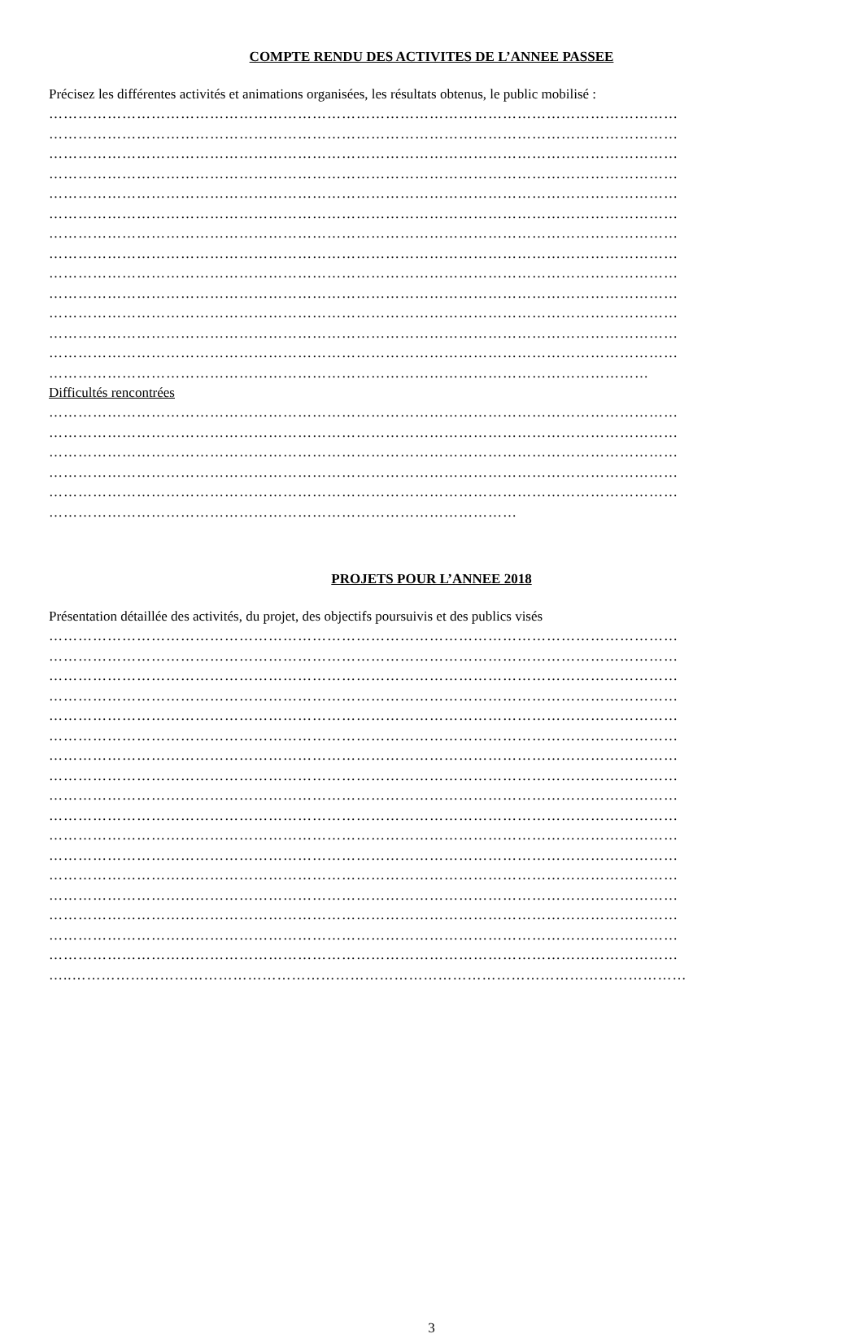COMPTE RENDU DES ACTIVITES DE L’ANNEE PASSEE
Précisez les différentes activités et animations organisées, les résultats obtenus, le public mobilisé :
…………………………………………………………………………………………………………………
…………………………………………………………………………………………………………………
…………………………………………………………………………………………………………………
…………………………………………………………………………………………………………………
…………………………………………………………………………………………………………………
…………………………………………………………………………………………………………………
…………………………………………………………………………………………………………………
…………………………………………………………………………………………………………………
…………………………………………………………………………………………………………………
…………………………………………………………………………………………………………………
…………………………………………………………………………………………………………………
…………………………………………………………………………………………………………………
…………………………………………………………………………………………………………………
……………………………………………………………………………………………………………
Difficultés rencontrées
…………………………………………………………………………………………………………………
…………………………………………………………………………………………………………………
…………………………………………………………………………………………………………………
…………………………………………………………………………………………………………………
…………………………………………………………………………………………………………………
……………………………………………………………………………………
PROJETS POUR L’ANNEE 2018
Présentation détaillée des activités, du projet, des objectifs poursuivis et des publics visés
…………………………………………………………………………………………………………………
…………………………………………………………………………………………………………………
…………………………………………………………………………………………………………………
…………………………………………………………………………………………………………………
…………………………………………………………………………………………………………………
…………………………………………………………………………………………………………………
…………………………………………………………………………………………………………………
…………………………………………………………………………………………………………………
…………………………………………………………………………………………………………………
…………………………………………………………………………………………………………………
…………………………………………………………………………………………………………………
…………………………………………………………………………………………………………………
…………………………………………………………………………………………………………………
…………………………………………………………………………………………………………………
…………………………………………………………………………………………………………………
…………………………………………………………………………………………………………………
…………………………………………………………………………………………………………………
…..………………………………………………………………………………………………………………
3